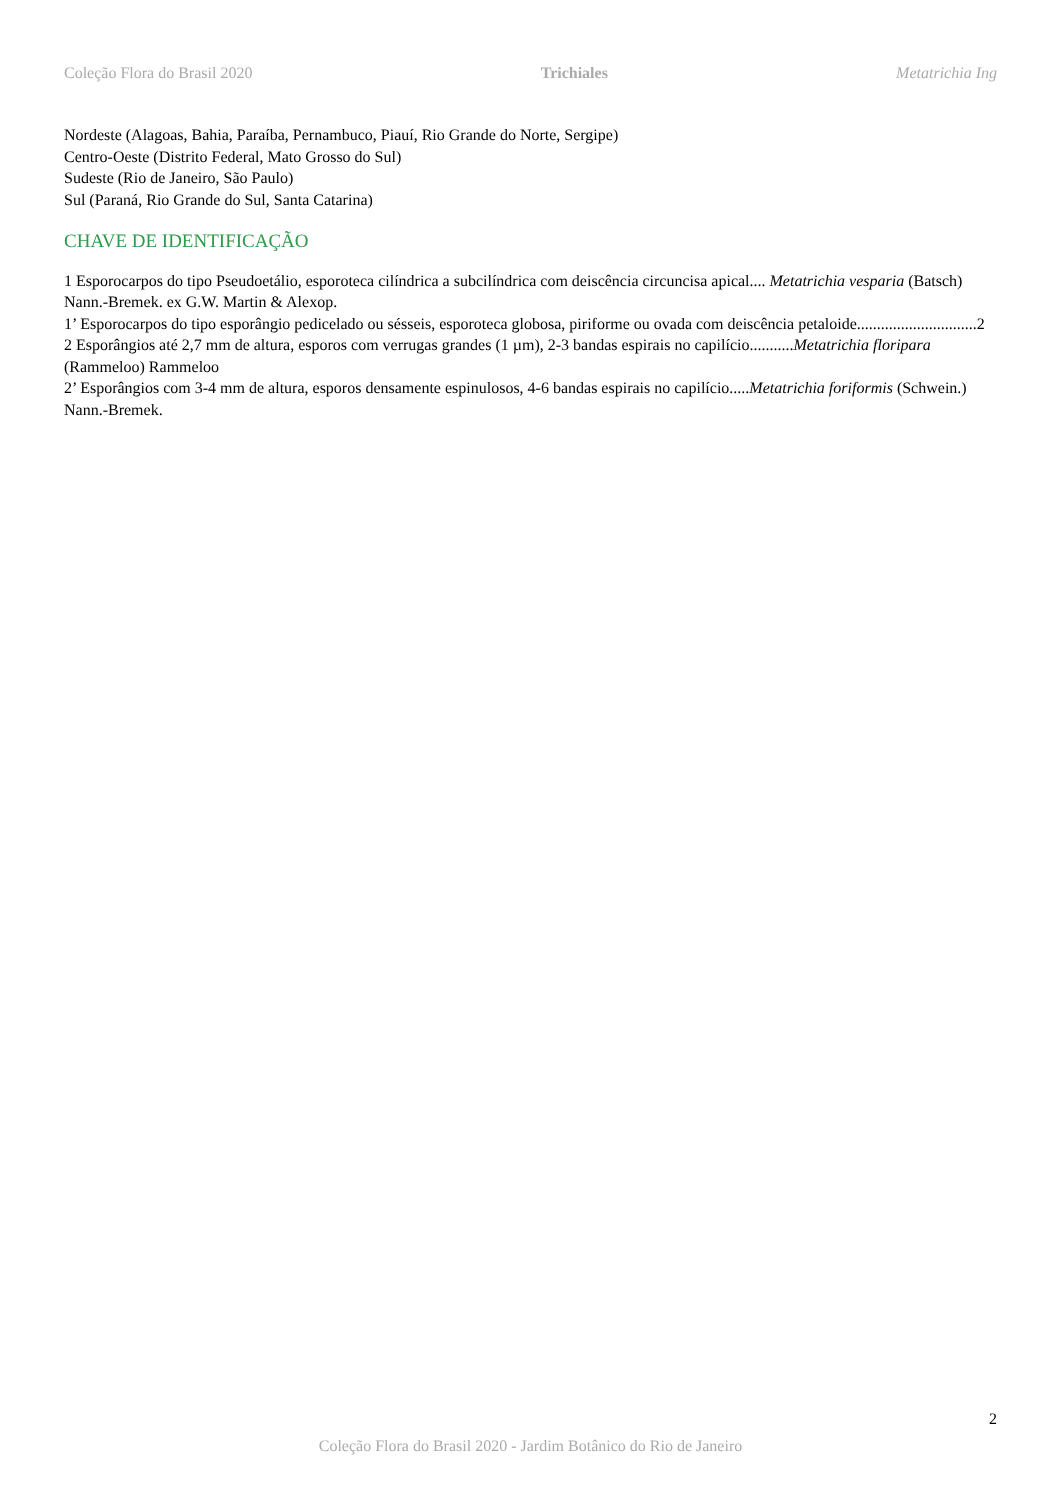Coleção Flora do Brasil 2020 Trichiales Metatrichia Ing
Nordeste (Alagoas, Bahia, Paraíba, Pernambuco, Piauí, Rio Grande do Norte, Sergipe)
Centro-Oeste (Distrito Federal, Mato Grosso do Sul)
Sudeste (Rio de Janeiro, São Paulo)
Sul (Paraná, Rio Grande do Sul, Santa Catarina)
CHAVE DE IDENTIFICAÇÃO
1 Esporocarpos do tipo Pseudoetálio, esporoteca cilíndrica a subcilíndrica com deiscência circuncisa apical.... Metatrichia vesparia (Batsch) Nann.-Bremek. ex G.W. Martin & Alexop.
1’ Esporocarpos do tipo esporângio pedicelado ou sésseis, esporoteca globosa, piriforme ou ovada com deiscência petaloide..............................2
2 Esporângios até 2,7 mm de altura, esporos com verrugas grandes (1 µm), 2-3 bandas espirais no capilício...........Metatrichia floripara (Rammeloo) Rammeloo
2’ Esporângios com 3-4 mm de altura, esporos densamente espinulosos, 4-6 bandas espirais no capilício.....Metatrichia foriformis (Schwein.) Nann.-Bremek.
2
Coleção Flora do Brasil 2020 - Jardim Botânico do Rio de Janeiro